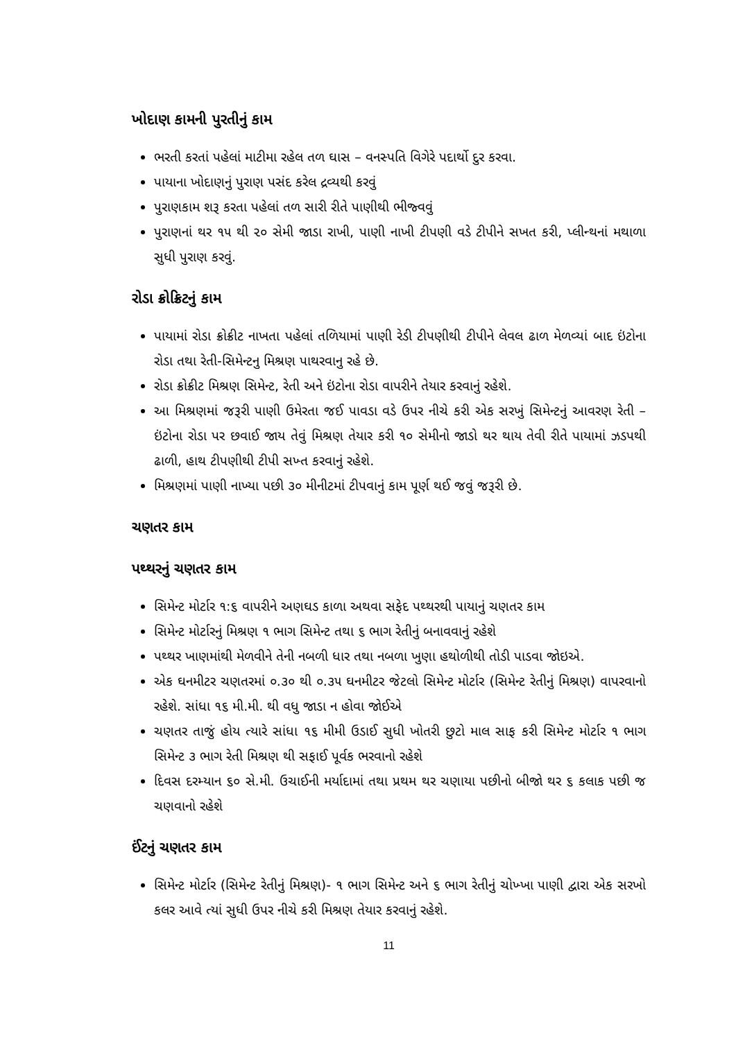ખોદાણ કામની પુરતીનું કામ
ભરતી કરતાં પહેલાં માટીમા રહેલ તળ ઘાસ – વનસ્પતિ વિગેરે પદાર્થો દુર કરવા.
પાયાના ખોદાણનું પુરાણ પસંદ કરેલ દ્રવ્યથી કરવું
પુરાણકામ શરૂ કરતા પહેલાં તળ સારી રીતે પાણીથી ભીજ્વવું
પુરાણનાં થર ૧૫ થી ૨૦ સેમી જાડા રાખી, પાણી નાખી ટીપણી વડે ટીપીને સખત કરી, પ્લીન્થનાં મથાળા સુધી પુરાણ કરવું.
રોડા ક્રોક્રિટનું કામ
પાયામાં રોડા ક્રોક્રીટ નાખતા પહેલાં તળિયામાં પાણી રેડી ટીપણીથી ટીપીને લેવલ ઢાળ મેળવ્યાં બાદ ઇંટોના રોડા તથા રેતી-સિમેન્ટનુ મિશ્રણ પાથરવાનુ રહે છે.
રોડા ક્રોક્રીટ મિશ્રણ સિમેન્ટ, રેતી અને ઇંટોના રોડા વાપરીને તેયાર કરવાનું રહેશે.
આ મિશ્રણમાં જરૂરી પાણી ઉમેરતા જઈ પાવડા વડે ઉપર નીચે કરી એક સરખું સિમેન્ટનું આવરણ રેતી – ઇંટોના રોડા પર છવાઈ જાય તેવું મિશ્રણ તેયાર કરી ૧૦ સેમીનો જાડો થર થાય તેવી રીતે પાયામાં ઝડપથી ઢાળી, હાથ ટીપણીથી ટીપી સખ્ત કરવાનું રહેશે.
મિશ્રણમાં પાણી નાખ્યા પછી ૩૦ મીનીટમાં ટીપવાનું કામ પૂર્ણ થઈ જવું જરૂરી છે.
ચણતર કામ
પથ્થરનું ચણતર કામ
સિમેન્ટ મોર્ટાર ૧:૬ વાપરીને અણઘડ કાળા અથવા સફેદ પથ્થરથી પાયાનું ચણતર કામ
સિમેન્ટ મોર્ટારનું મિશ્રણ ૧ ભાગ સિમેન્ટ તથા ૬ ભાગ રેતીનું બનાવવાનું રહેશે
પથ્થર ખાણમાંથી મેળવીને તેની નબળી ધાર તથા નબળા ખુણા હથોળીથી તોડી પાડવા જોઇએ.
એક ઘનમીટર ચણતરમાં ૦.૩૦ થી ૦.૩૫ ઘનમીટર જેટલો સિમેન્ટ મોર્ટાર (સિમેન્ટ રેતીનું મિશ્રણ) વાપરવાનો રહેશે. સાંધા ૧૬ મી.મી. થી વધુ જાડા ન હોવા જોઈએ
ચણતર તાજું હોય ત્યારે સાંધા ૧૬ મીમી ઉડાઈ સુધી ખોતરી છુટો માલ સાફ કરી સિમેન્ટ મોર્ટાર ૧ ભાગ સિમેન્ટ ૩ ભાગ રેતી મિશ્રણ થી સફાઈ પૂર્વક ભરવાનો રહેશે
દિવસ દરમ્યાન ૬૦ સે.મી. ઉચાઈની મર્યાદામાં તથા પ્રથમ થર ચણાયા પછીનો બીજો થર ૬ કલાક પછી જ ચણવાનો રહેશે
ઈંટનું ચણતર કામ
સિમેન્ટ મોર્ટાર (સિમેન્ટ રેતીનું મિશ્રણ)- ૧ ભાગ સિમેન્ટ અને ૬ ભાગ રેતીનું ચોખ્ખા પાણી દ્વારા એક સરખો કલર આવે ત્યાં સુધી ઉપર નીચે કરી મિશ્રણ તેયાર કરવાનું રહેશે.
11